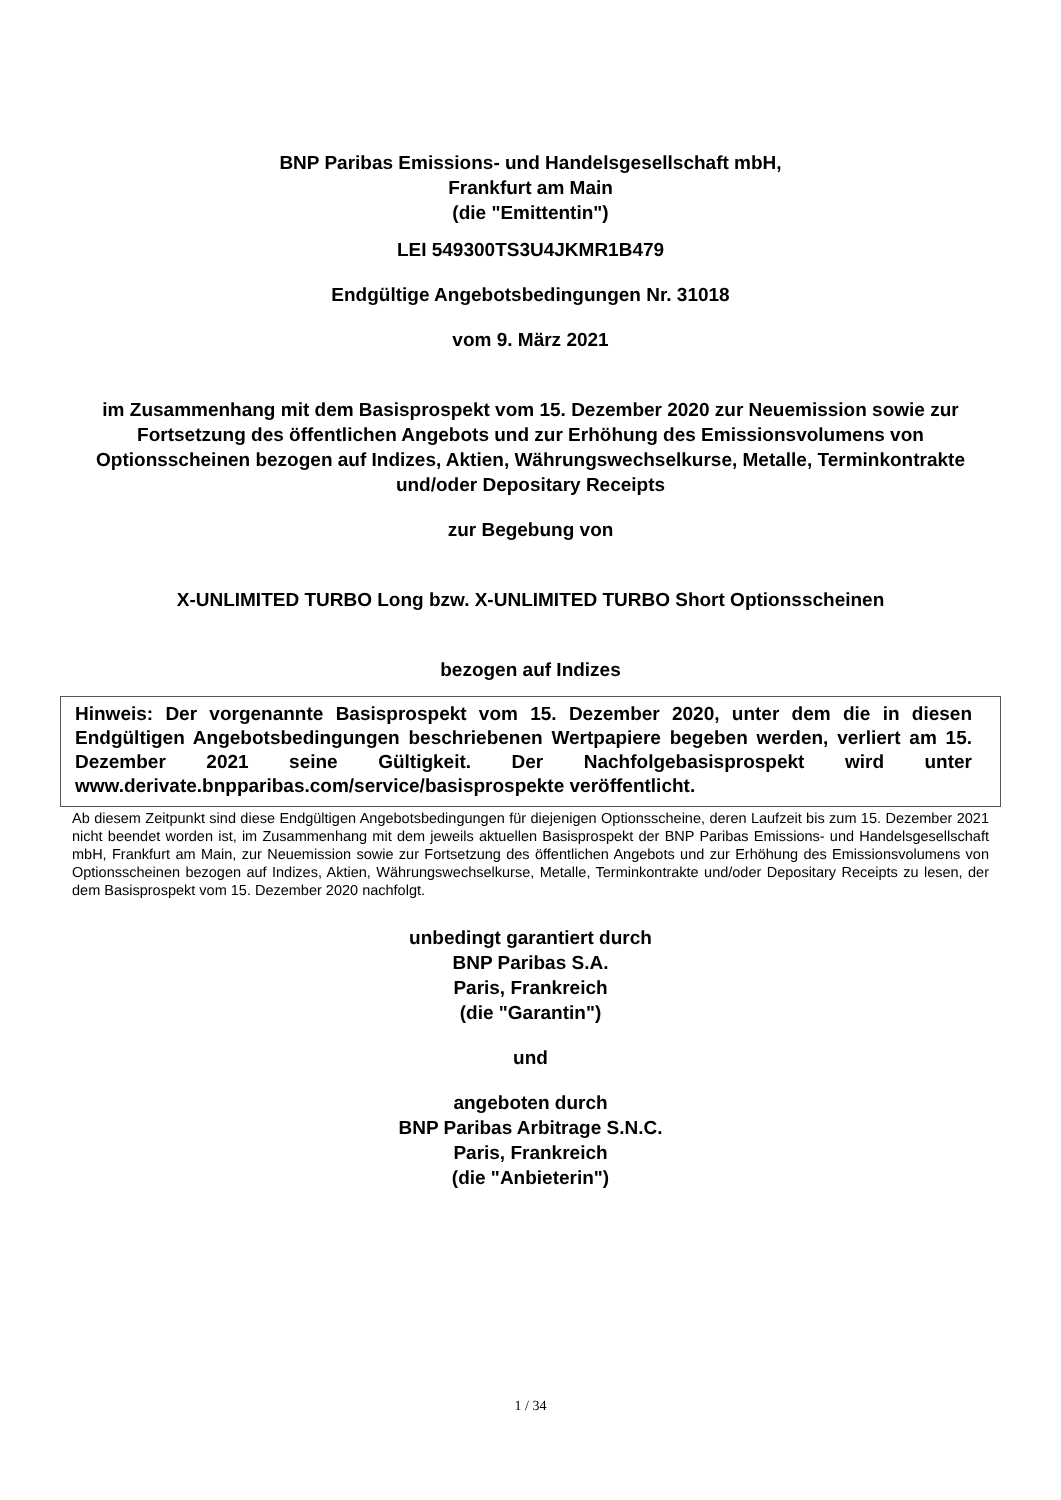BNP Paribas Emissions- und Handelsgesellschaft mbH,
Frankfurt am Main
(die "Emittentin")
LEI 549300TS3U4JKMR1B479
Endgültige Angebotsbedingungen Nr. 31018
vom 9. März 2021
im Zusammenhang mit dem Basisprospekt vom 15. Dezember 2020 zur Neuemission sowie zur Fortsetzung des öffentlichen Angebots und zur Erhöhung des Emissionsvolumens von Optionsscheinen bezogen auf Indizes, Aktien, Währungswechselkurse, Metalle, Terminkontrakte und/oder Depositary Receipts
zur Begebung von
X-UNLIMITED TURBO Long bzw. X-UNLIMITED TURBO Short Optionsscheinen
bezogen auf Indizes
Hinweis: Der vorgenannte Basisprospekt vom 15. Dezember 2020, unter dem die in diesen Endgültigen Angebotsbedingungen beschriebenen Wertpapiere begeben werden, verliert am 15. Dezember 2021 seine Gültigkeit. Der Nachfolgebasisprospekt wird unter www.derivate.bnpparibas.com/service/basisprospekte veröffentlicht.
Ab diesem Zeitpunkt sind diese Endgültigen Angebotsbedingungen für diejenigen Optionsscheine, deren Laufzeit bis zum 15. Dezember 2021 nicht beendet worden ist, im Zusammenhang mit dem jeweils aktuellen Basisprospekt der BNP Paribas Emissions- und Handelsgesellschaft mbH, Frankfurt am Main, zur Neuemission sowie zur Fortsetzung des öffentlichen Angebots und zur Erhöhung des Emissionsvolumens von Optionsscheinen bezogen auf Indizes, Aktien, Währungswechselkurse, Metalle, Terminkontrakte und/oder Depositary Receipts zu lesen, der dem Basisprospekt vom 15. Dezember 2020 nachfolgt.
unbedingt garantiert durch
BNP Paribas S.A.
Paris, Frankreich
(die "Garantin")
und
angeboten durch
BNP Paribas Arbitrage S.N.C.
Paris, Frankreich
(die "Anbieterin")
1 / 34